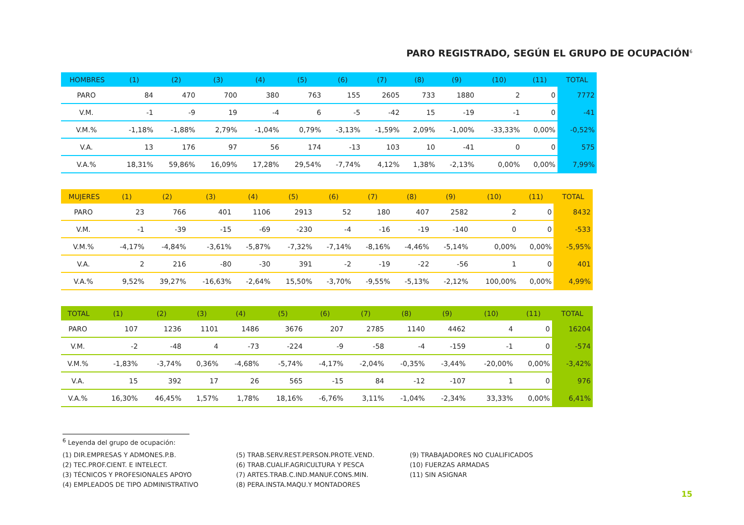PARO REGISTRADO, SEGÚN EL GRUPO DE OCUPACIÓN<sup>6</sup>
| HOMBRES | (1) | (2) | (3) | (4) | (5) | (6) | (7) | (8) | (9) | (10) | (11) | TOTAL |
| --- | --- | --- | --- | --- | --- | --- | --- | --- | --- | --- | --- | --- |
| PARO | 84 | 470 | 700 | 380 | 763 | 155 | 2605 | 733 | 1880 | 2 | 0 | 7772 |
| V.M. | -1 | -9 | 19 | -4 | 6 | -5 | -42 | 15 | -19 | -1 | 0 | -41 |
| V.M.% | -1,18% | -1,88% | 2,79% | -1,04% | 0,79% | -3,13% | -1,59% | 2,09% | -1,00% | -33,33% | 0,00% | -0,52% |
| V.A. | 13 | 176 | 97 | 56 | 174 | -13 | 103 | 10 | -41 | 0 | 0 | 575 |
| V.A.% | 18,31% | 59,86% | 16,09% | 17,28% | 29,54% | -7,74% | 4,12% | 1,38% | -2,13% | 0,00% | 0,00% | 7,99% |
| MUJERES | (1) | (2) | (3) | (4) | (5) | (6) | (7) | (8) | (9) | (10) | (11) | TOTAL |
| --- | --- | --- | --- | --- | --- | --- | --- | --- | --- | --- | --- | --- |
| PARO | 23 | 766 | 401 | 1106 | 2913 | 52 | 180 | 407 | 2582 | 2 | 0 | 8432 |
| V.M. | -1 | -39 | -15 | -69 | -230 | -4 | -16 | -19 | -140 | 0 | 0 | -533 |
| V.M.% | -4,17% | -4,84% | -3,61% | -5,87% | -7,32% | -7,14% | -8,16% | -4,46% | -5,14% | 0,00% | 0,00% | -5,95% |
| V.A. | 2 | 216 | -80 | -30 | 391 | -2 | -19 | -22 | -56 | 1 | 0 | 401 |
| V.A.% | 9,52% | 39,27% | -16,63% | -2,64% | 15,50% | -3,70% | -9,55% | -5,13% | -2,12% | 100,00% | 0,00% | 4,99% |
| TOTAL | (1) | (2) | (3) | (4) | (5) | (6) | (7) | (8) | (9) | (10) | (11) | TOTAL |
| --- | --- | --- | --- | --- | --- | --- | --- | --- | --- | --- | --- | --- |
| PARO | 107 | 1236 | 1101 | 1486 | 3676 | 207 | 2785 | 1140 | 4462 | 4 | 0 | 16204 |
| V.M. | -2 | -48 | 4 | -73 | -224 | -9 | -58 | -4 | -159 | -1 | 0 | -574 |
| V.M.% | -1,83% | -3,74% | 0,36% | -4,68% | -5,74% | -4,17% | -2,04% | -0,35% | -3,44% | -20,00% | 0,00% | -3,42% |
| V.A. | 15 | 392 | 17 | 26 | 565 | -15 | 84 | -12 | -107 | 1 | 0 | 976 |
| V.A.% | 16,30% | 46,45% | 1,57% | 1,78% | 18,16% | -6,76% | 3,11% | -1,04% | -2,34% | 33,33% | 0,00% | 6,41% |
<sup>6</sup> Leyenda del grupo de ocupación:
(1) DIR.EMPRESAS Y ADMONES.P.B.
(2) TEC.PROF.CIENT. E INTELECT.
(3) TÉCNICOS Y PROFESIONALES APOYO
(4) EMPLEADOS DE TIPO ADMINISTRATIVO
(5) TRAB.SERV.REST.PERSON.PROTE.VEND.
(6) TRAB.CUALIF.AGRICULTURA Y PESCA
(7) ARTES.TRAB.C.IND.MANUF.CONS.MIN.
(8) PERA.INSTA.MAQU.Y MONTADORES
(9) TRABAJADORES NO CUALIFICADOS
(10) FUERZAS ARMADAS
(11) SIN ASIGNAR
15